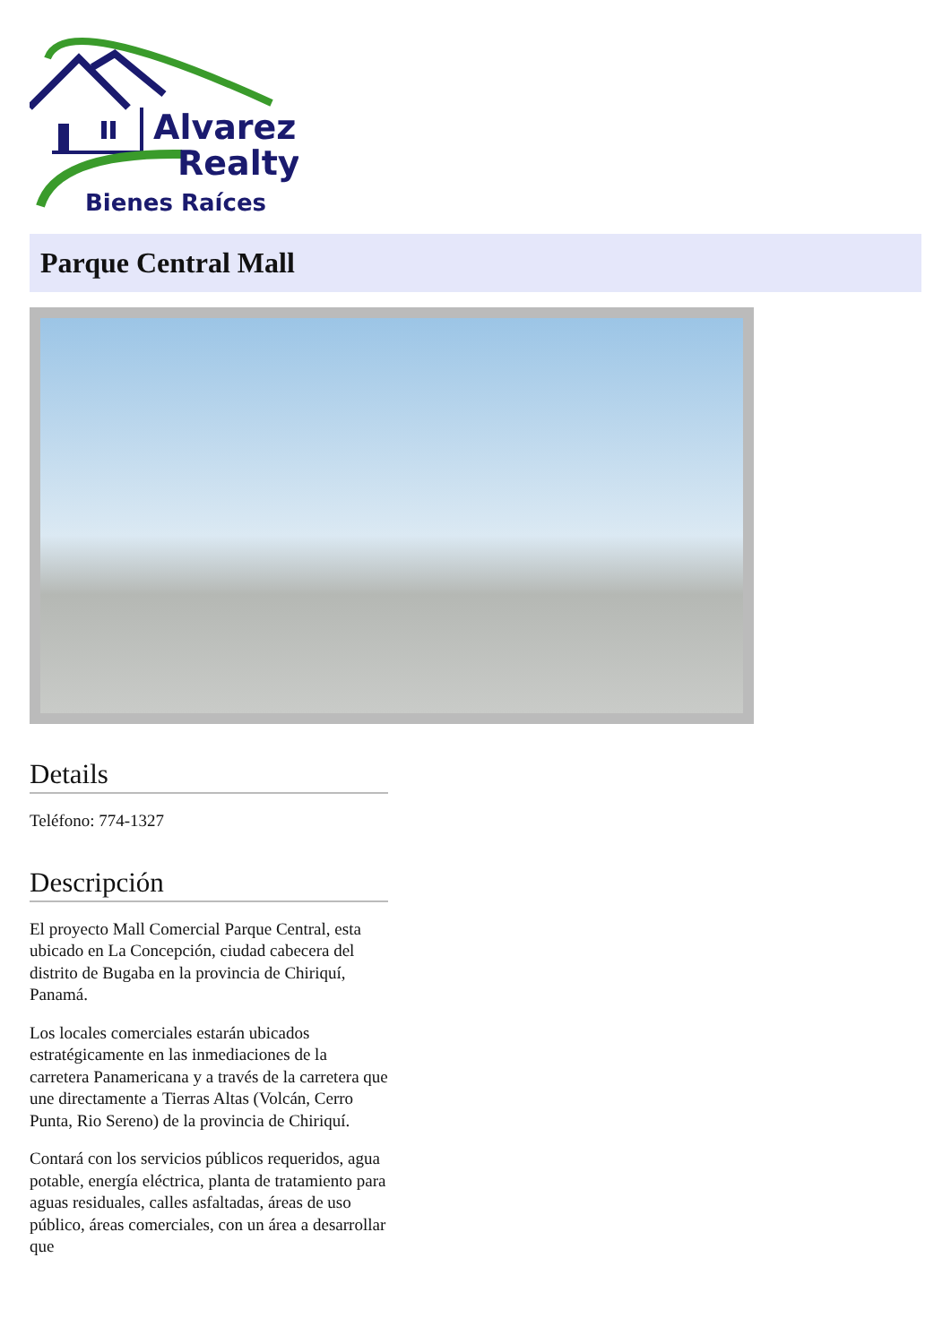Alvarez
Realty
Bienes Raíces
Parque Central Mall
Details
Teléfono: 774-1327
Descripción
El proyecto Mall Comercial Parque Central, esta ubicado en La Concepción, ciudad cabecera del distrito de Bugaba en la provincia de Chiriquí, Panamá.
Los locales comerciales estarán ubicados estratégicamente en las inmediaciones de la carretera Panamericana y a través de la carretera que une directamente a Tierras Altas (Volcán, Cerro Punta, Rio Sereno) de la provincia de Chiriquí.
Contará con los servicios públicos requeridos, agua potable, energía eléctrica, planta de tratamiento para aguas residuales, calles asfaltadas, áreas de uso público, áreas comerciales, con un área a desarrollar que